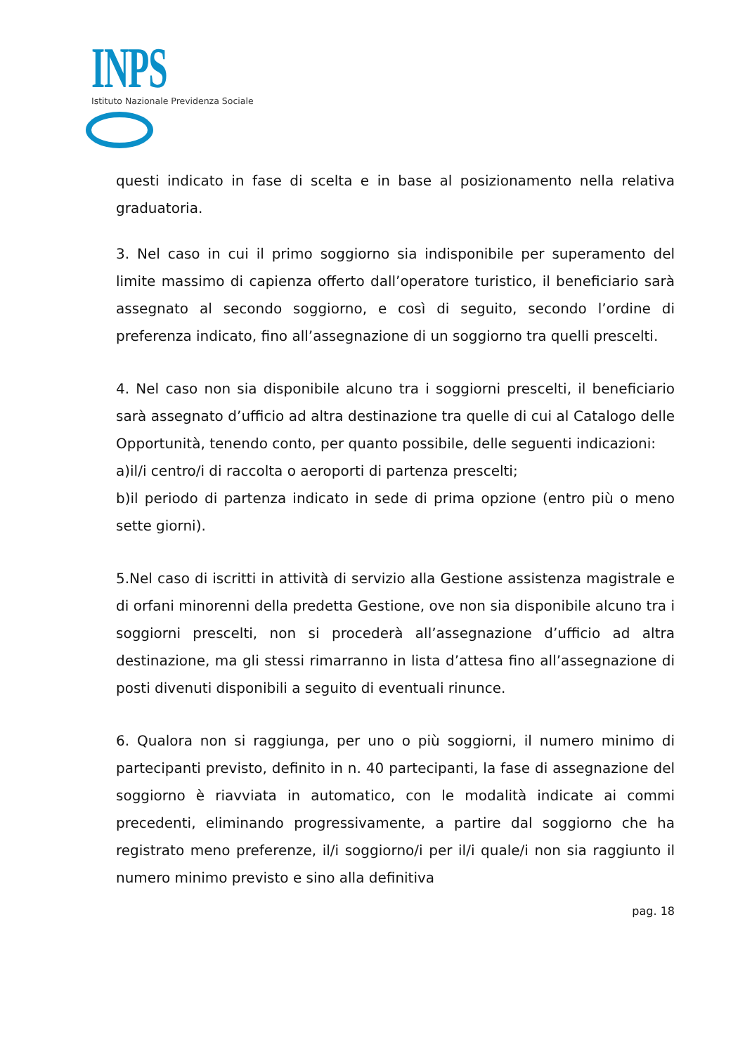INPS
Istituto Nazionale Previdenza Sociale
questi indicato in fase di scelta e in base al posizionamento nella relativa graduatoria.
3. Nel caso in cui il primo soggiorno sia indisponibile per superamento del limite massimo di capienza offerto dall’operatore turistico, il beneficiario sarà assegnato al secondo soggiorno, e così di seguito, secondo l’ordine di preferenza indicato, fino all’assegnazione di un soggiorno tra quelli prescelti.
4. Nel caso non sia disponibile alcuno tra i soggiorni prescelti, il beneficiario sarà assegnato d’ufficio ad altra destinazione tra quelle di cui al Catalogo delle Opportunità, tenendo conto, per quanto possibile, delle seguenti indicazioni:
a)il/i centro/i di raccolta o aeroporti di partenza prescelti;
b)il periodo di partenza indicato in sede di prima opzione (entro più o meno sette giorni).
5.Nel caso di iscritti in attività di servizio alla Gestione assistenza magistrale e di orfani minorenni della predetta Gestione, ove non sia disponibile alcuno tra i soggiorni prescelti, non si procederà all’assegnazione d’ufficio ad altra destinazione, ma gli stessi rimarranno in lista d’attesa fino all’assegnazione di posti divenuti disponibili a seguito di eventuali rinunce.
6. Qualora non si raggiunga, per uno o più soggiorni, il numero minimo di partecipanti previsto, definito in n. 40 partecipanti, la fase di assegnazione del soggiorno è riavviata in automatico, con le modalità indicate ai commi precedenti, eliminando progressivamente, a partire dal soggiorno che ha registrato meno preferenze, il/i soggiorno/i per il/i quale/i non sia raggiunto il numero minimo previsto e sino alla definitiva
pag. 18